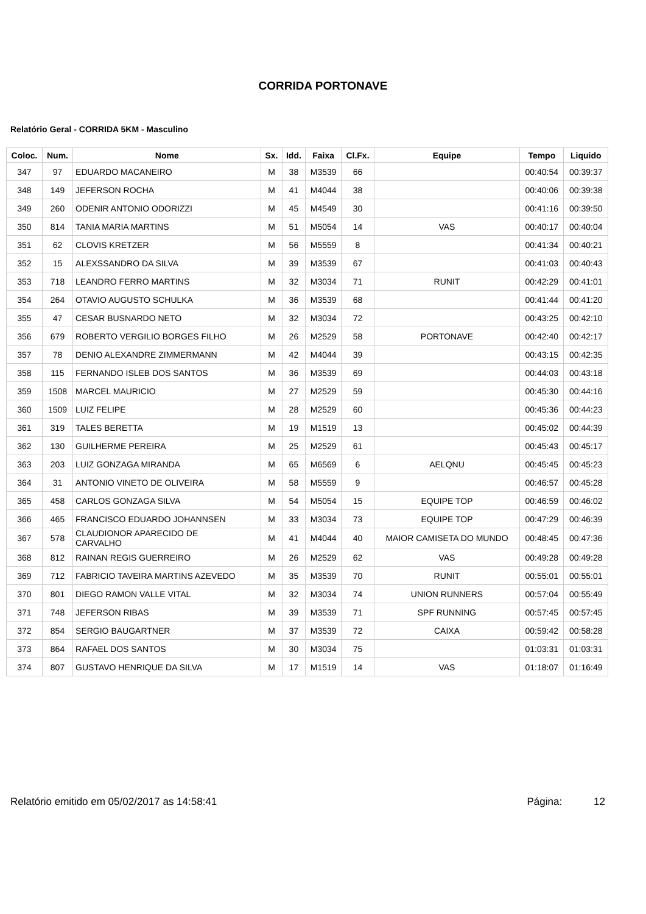CORRIDA PORTONAVE
Relatório Geral - CORRIDA 5KM - Masculino
| Coloc. | Num. | Nome | Sx. | Idd. | Faixa | Cl.Fx. | Equipe | Tempo | Liquido |
| --- | --- | --- | --- | --- | --- | --- | --- | --- | --- |
| 347 | 97 | EDUARDO MACANEIRO | M | 38 | M3539 | 66 | | 00:40:54 | 00:39:37 |
| 348 | 149 | JEFERSON ROCHA | M | 41 | M4044 | 38 | | 00:40:06 | 00:39:38 |
| 349 | 260 | ODENIR ANTONIO ODORIZZI | M | 45 | M4549 | 30 | | 00:41:16 | 00:39:50 |
| 350 | 814 | TANIA MARIA MARTINS | M | 51 | M5054 | 14 | VAS | 00:40:17 | 00:40:04 |
| 351 | 62 | CLOVIS KRETZER | M | 56 | M5559 | 8 | | 00:41:34 | 00:40:21 |
| 352 | 15 | ALEXSSANDRO DA SILVA | M | 39 | M3539 | 67 | | 00:41:03 | 00:40:43 |
| 353 | 718 | LEANDRO FERRO MARTINS | M | 32 | M3034 | 71 | RUNIT | 00:42:29 | 00:41:01 |
| 354 | 264 | OTAVIO AUGUSTO SCHULKA | M | 36 | M3539 | 68 | | 00:41:44 | 00:41:20 |
| 355 | 47 | CESAR BUSNARDO NETO | M | 32 | M3034 | 72 | | 00:43:25 | 00:42:10 |
| 356 | 679 | ROBERTO VERGILIO BORGES FILHO | M | 26 | M2529 | 58 | PORTONAVE | 00:42:40 | 00:42:17 |
| 357 | 78 | DENIO ALEXANDRE ZIMMERMANN | M | 42 | M4044 | 39 | | 00:43:15 | 00:42:35 |
| 358 | 115 | FERNANDO ISLEB DOS SANTOS | M | 36 | M3539 | 69 | | 00:44:03 | 00:43:18 |
| 359 | 1508 | MARCEL MAURICIO | M | 27 | M2529 | 59 | | 00:45:30 | 00:44:16 |
| 360 | 1509 | LUIZ FELIPE | M | 28 | M2529 | 60 | | 00:45:36 | 00:44:23 |
| 361 | 319 | TALES BERETTA | M | 19 | M1519 | 13 | | 00:45:02 | 00:44:39 |
| 362 | 130 | GUILHERME PEREIRA | M | 25 | M2529 | 61 | | 00:45:43 | 00:45:17 |
| 363 | 203 | LUIZ GONZAGA MIRANDA | M | 65 | M6569 | 6 | AELQNU | 00:45:45 | 00:45:23 |
| 364 | 31 | ANTONIO VINETO DE OLIVEIRA | M | 58 | M5559 | 9 | | 00:46:57 | 00:45:28 |
| 365 | 458 | CARLOS GONZAGA SILVA | M | 54 | M5054 | 15 | EQUIPE TOP | 00:46:59 | 00:46:02 |
| 366 | 465 | FRANCISCO EDUARDO JOHANNSEN | M | 33 | M3034 | 73 | EQUIPE TOP | 00:47:29 | 00:46:39 |
| 367 | 578 | CLAUDIONOR APARECIDO DE CARVALHO | M | 41 | M4044 | 40 | MAIOR CAMISETA DO MUNDO | 00:48:45 | 00:47:36 |
| 368 | 812 | RAINAN REGIS GUERREIRO | M | 26 | M2529 | 62 | VAS | 00:49:28 | 00:49:28 |
| 369 | 712 | FABRICIO TAVEIRA MARTINS AZEVEDO | M | 35 | M3539 | 70 | RUNIT | 00:55:01 | 00:55:01 |
| 370 | 801 | DIEGO RAMON VALLE VITAL | M | 32 | M3034 | 74 | UNION RUNNERS | 00:57:04 | 00:55:49 |
| 371 | 748 | JEFERSON RIBAS | M | 39 | M3539 | 71 | SPF RUNNING | 00:57:45 | 00:57:45 |
| 372 | 854 | SERGIO BAUGARTNER | M | 37 | M3539 | 72 | CAIXA | 00:59:42 | 00:58:28 |
| 373 | 864 | RAFAEL DOS SANTOS | M | 30 | M3034 | 75 | | 01:03:31 | 01:03:31 |
| 374 | 807 | GUSTAVO HENRIQUE DA SILVA | M | 17 | M1519 | 14 | VAS | 01:18:07 | 01:16:49 |
Relatório emitido em 05/02/2017 as 14:58:41 Página: 12